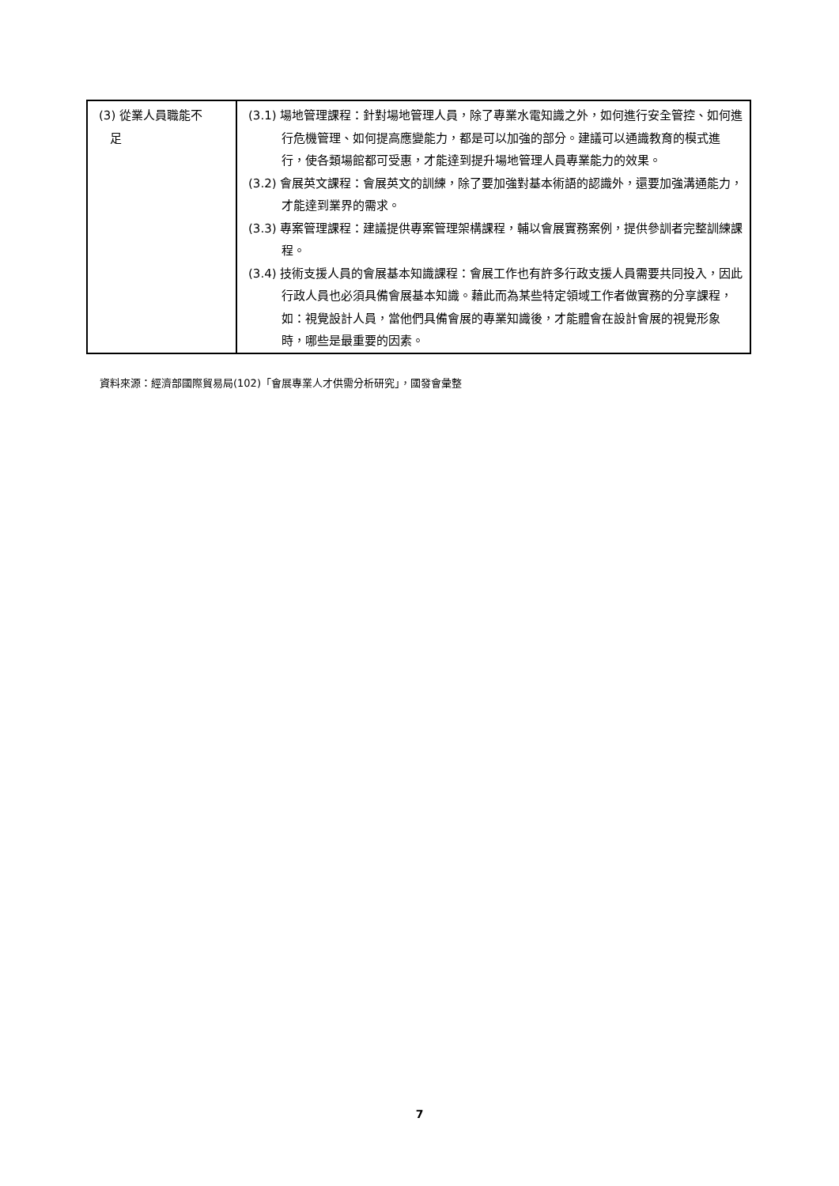| (3) 從業人員職能不 足 | (3.1) 場地管理課程：針對場地管理人員，除了專業水電知識之外，如何進行安全管控、如何進行危機管理、如何提高應變能力，都是可以加強的部分。建議可以通識教育的模式進行，使各類場館都可受惠，才能達到提升場地管理人員專業能力的效果。 (3.2) 會展英文課程：會展英文的訓練，除了要加強對基本術語的認識外，還要加強溝通能力，才能達到業界的需求。 (3.3) 專案管理課程：建議提供專案管理架構課程，輔以會展實務案例，提供參訓者完整訓練課程。 (3.4) 技術支援人員的會展基本知識課程：會展工作也有許多行政支援人員需要共同投入，因此行政人員也必須具備會展基本知識。藉此而為某些特定領域工作者做實務的分享課程，如：視覺設計人員，當他們具備會展的專業知識後，才能體會在設計會展的視覺形象時，哪些是最重要的因素。 |
資料來源：經濟部國際貿易局(102)「會展專業人才供需分析研究」，國發會彙整
7